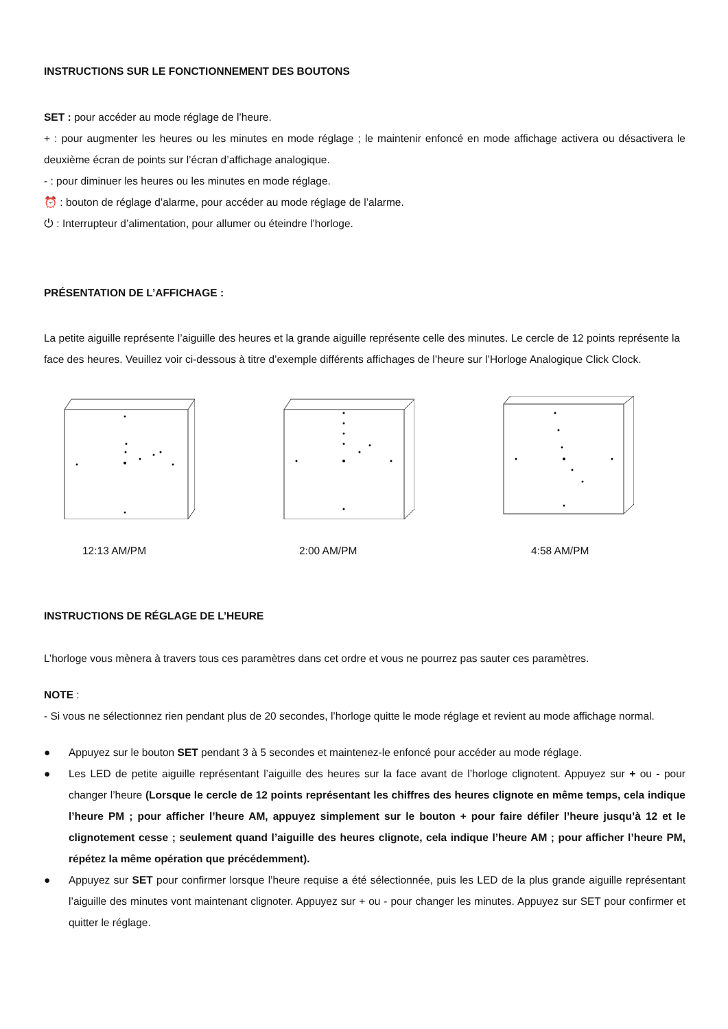INSTRUCTIONS SUR LE FONCTIONNEMENT DES BOUTONS
SET : pour accéder au mode réglage de l’heure.
+ : pour augmenter les heures ou les minutes en mode réglage ; le maintenir enfoncé en mode affichage activera ou désactivera le deuxième écran de points sur l’écran d’affichage analogique.
- : pour diminuer les heures ou les minutes en mode réglage.
⏰ : bouton de réglage d’alarme, pour accéder au mode réglage de l’alarme.
⏻ : Interrupteur d’alimentation, pour allumer ou éteindre l’horloge.
PRÉSENTATION DE L’AFFICHAGE :
La petite aiguille représente l’aiguille des heures et la grande aiguille représente celle des minutes. Le cercle de 12 points représente la face des heures. Veuillez voir ci-dessous à titre d’exemple différents affichages de l’heure sur l’Horloge Analogique Click Clock.
12:13 AM/PM 2:00 AM/PM 4:58 AM/PM
INSTRUCTIONS DE RÉGLAGE DE L’HEURE
L’horloge vous mènera à travers tous ces paramètres dans cet ordre et vous ne pourrez pas sauter ces paramètres.
NOTE :
- Si vous ne sélectionnez rien pendant plus de 20 secondes, l’horloge quitte le mode réglage et revient au mode affichage normal.
● Appuyez sur le bouton SET pendant 3 à 5 secondes et maintenez-le enfoncé pour accéder au mode réglage.
● Les LED de petite aiguille représentant l’aiguille des heures sur la face avant de l’horloge clignotent. Appuyez sur + ou - pour changer l’heure (Lorsque le cercle de 12 points représentant les chiffres des heures clignote en même temps, cela indique l’heure PM ; pour afficher l’heure AM, appuyez simplement sur le bouton + pour faire défiler l’heure jusqu’à 12 et le clignotement cesse ; seulement quand l’aiguille des heures clignote, cela indique l’heure AM ; pour afficher l’heure PM, répétez la même opération que précédemment).
● Appuyez sur SET pour confirmer lorsque l’heure requise a été sélectionnée, puis les LED de la plus grande aiguille représentant l’aiguille des minutes vont maintenant clignoter. Appuyez sur + ou - pour changer les minutes. Appuyez sur SET pour confirmer et quitter le réglage.